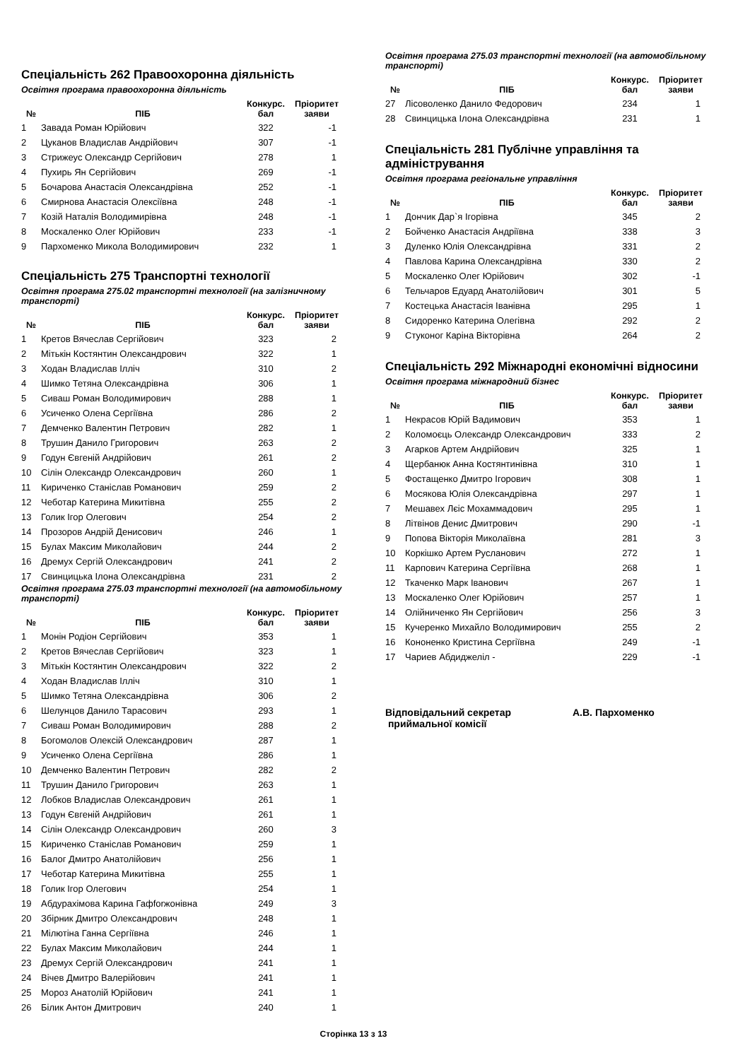Спеціальність 262 Правоохоронна діяльність
Освітня програма правоохоронна діяльність
| № | ПІБ | Конкурс. бал | Пріоритет заяви |
| --- | --- | --- | --- |
| 1 | Завада Роман Юрійович | 322 | -1 |
| 2 | Цуканов Владислав Андрійович | 307 | -1 |
| 3 | Стрижеус Олександр Сергійович | 278 | 1 |
| 4 | Пухирь Ян Сергійович | 269 | -1 |
| 5 | Бочарова Анастасія Олександрівна | 252 | -1 |
| 6 | Смирнова Анастасія Олексіївна | 248 | -1 |
| 7 | Козій Наталія Володимирівна | 248 | -1 |
| 8 | Москаленко Олег Юрійович | 233 | -1 |
| 9 | Пархоменко Микола Володимирович | 232 | 1 |
Спеціальність 275 Транспортні технології
Освітня програма 275.02 транспортні технології (на залізничному транспорті)
| № | ПІБ | Конкурс. бал | Пріоритет заяви |
| --- | --- | --- | --- |
| 1 | Кретов Вячеслав Сергійович | 323 | 2 |
| 2 | Мітькін Костянтин Олександрович | 322 | 1 |
| 3 | Ходан Владислав Ілліч | 310 | 2 |
| 4 | Шимко Тетяна Олександрівна | 306 | 1 |
| 5 | Сиваш Роман Володимирович | 288 | 1 |
| 6 | Усиченко Олена Сергіївна | 286 | 2 |
| 7 | Демченко Валентин Петрович | 282 | 1 |
| 8 | Трушин Данило Григорович | 263 | 2 |
| 9 | Годун Євгеній Андрійович | 261 | 2 |
| 10 | Сілін Олександр Олександрович | 260 | 1 |
| 11 | Кириченко Станіслав Романович | 259 | 2 |
| 12 | Чеботар Катерина Микитівна | 255 | 2 |
| 13 | Голик Ігор Олегович | 254 | 2 |
| 14 | Прозоров Андрій Денисович | 246 | 1 |
| 15 | Булах Максим Миколайович | 244 | 2 |
| 16 | Дремух Сергій Олександрович | 241 | 2 |
| 17 | Свинцицька Ілона Олександрівна | 231 | 2 |
Освітня програма 275.03 транспортні технології (на автомобільному транспорті)
| № | ПІБ | Конкурс. бал | Пріоритет заяви |
| --- | --- | --- | --- |
| 1 | Монін Родіон Сергійович | 353 | 1 |
| 2 | Кретов Вячеслав Сергійович | 323 | 1 |
| 3 | Мітькін Костянтин Олександрович | 322 | 2 |
| 4 | Ходан Владислав Ілліч | 310 | 1 |
| 5 | Шимко Тетяна Олександрівна | 306 | 2 |
| 6 | Шелунцов Данило Тарасович | 293 | 1 |
| 7 | Сиваш Роман Володимирович | 288 | 2 |
| 8 | Богомолов Олексій Олександрович | 287 | 1 |
| 9 | Усиченко Олена Сергіївна | 286 | 1 |
| 10 | Демченко Валентин Петрович | 282 | 2 |
| 11 | Трушин Данило Григорович | 263 | 1 |
| 12 | Лобков Владислав Олександрович | 261 | 1 |
| 13 | Годун Євгеній Андрійович | 261 | 1 |
| 14 | Сілін Олександр Олександрович | 260 | 3 |
| 15 | Кириченко Станіслав Романович | 259 | 1 |
| 16 | Балог Дмитро Анатолійович | 256 | 1 |
| 17 | Чеботар Катерина Микитівна | 255 | 1 |
| 18 | Голик Ігор Олегович | 254 | 1 |
| 19 | Абдурахімова Карина Гафforжонівна | 249 | 3 |
| 20 | Збірник Дмитро Олександрович | 248 | 1 |
| 21 | Мілютіна Ганна Сергіївна | 246 | 1 |
| 22 | Булах Максим Миколайович | 244 | 1 |
| 23 | Дремух Сергій Олександрович | 241 | 1 |
| 24 | Вічев Дмитро Валерійович | 241 | 1 |
| 25 | Мороз Анатолій Юрійович | 241 | 1 |
| 26 | Білик Антон Дмитрович | 240 | 1 |
Освітня програма 275.03 транспортні технології (на автомобільному транспорті)
| № | ПІБ | Конкурс. бал | Пріоритет заяви |
| --- | --- | --- | --- |
| 27 | Лісоволенко Данило Федорович | 234 | 1 |
| 28 | Свинцицька Ілона Олександрівна | 231 | 1 |
Спеціальність 281 Публічне управління та адміністрування
Освітня програма регіональне управління
| № | ПІБ | Конкурс. бал | Пріоритет заяви |
| --- | --- | --- | --- |
| 1 | Дончик Дар`я Ігорівна | 345 | 2 |
| 2 | Бойченко Анастасія Андріївна | 338 | 3 |
| 3 | Дуленко Юлія Олександрівна | 331 | 2 |
| 4 | Павлова Карина Олександрівна | 330 | 2 |
| 5 | Москаленко Олег Юрійович | 302 | -1 |
| 6 | Тельчаров Едуард Анатолійович | 301 | 5 |
| 7 | Костецька Анастасія Іванівна | 295 | 1 |
| 8 | Сидоренко Катерина Олегівна | 292 | 2 |
| 9 | Стуконог Каріна Вікторівна | 264 | 2 |
Спеціальність 292 Міжнародні економічні відносини
Освітня програма міжнародний бізнес
| № | ПІБ | Конкурс. бал | Пріоритет заяви |
| --- | --- | --- | --- |
| 1 | Некрасов Юрій Вадимович | 353 | 1 |
| 2 | Коломоєць Олександр Олександрович | 333 | 2 |
| 3 | Агарков Артем Андрійович | 325 | 1 |
| 4 | Щербанюк Анна Костянтинівна | 310 | 1 |
| 5 | Фостащенко Дмитро Ігорович | 308 | 1 |
| 6 | Мосякова Юлія Олександрівна | 297 | 1 |
| 7 | Мешавех Лєіс Мохаммадович | 295 | 1 |
| 8 | Літвінов Денис Дмитрович | 290 | -1 |
| 9 | Попова Вікторія Миколаївна | 281 | 3 |
| 10 | Коркішко Артем Русланович | 272 | 1 |
| 11 | Карпович Катерина Сергіївна | 268 | 1 |
| 12 | Ткаченко Марк Іванович | 267 | 1 |
| 13 | Москаленко Олег Юрійович | 257 | 1 |
| 14 | Олійниченко Ян Сергійович | 256 | 3 |
| 15 | Кучеренко Михайло Володимирович | 255 | 2 |
| 16 | Кононенко Кристина Сергіївна | 249 | -1 |
| 17 | Чариев Абдиджеліл - | 229 | -1 |
Відповідальний секретар
приймальної комісії
А.В. Пархоменко
Сторінка 13 з 13